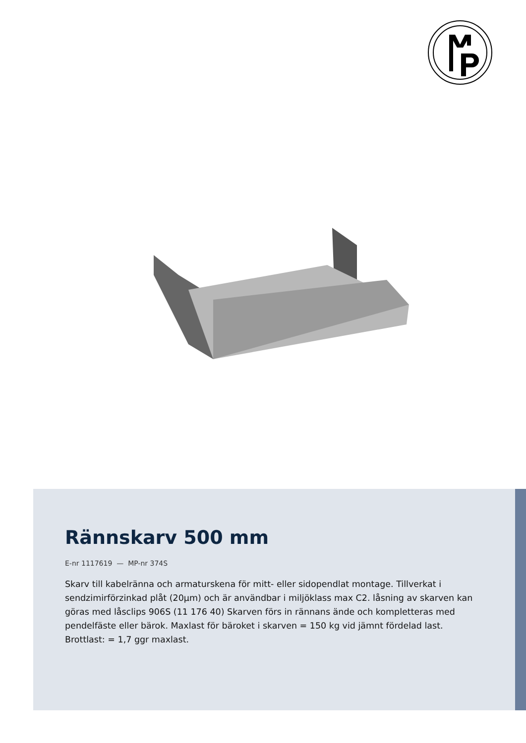Rännskarv 500 mm
E-nr 1117619 — MP-nr 374S
Skarv till kabelränna och armaturskena för mitt- eller sidopendlat montage. Tillverkat i sendzimirförzinkad plåt (20µm) och är användbar i miljöklass max C2. låsning av skarven kan göras med låsclips 906S (11 176 40) Skarven förs in rännans ände och kompletteras med pendelfäste eller bärok. Maxlast för bäroket i skarven = 150 kg vid jämnt fördelad last. Brottlast: = 1,7 ggr maxlast.